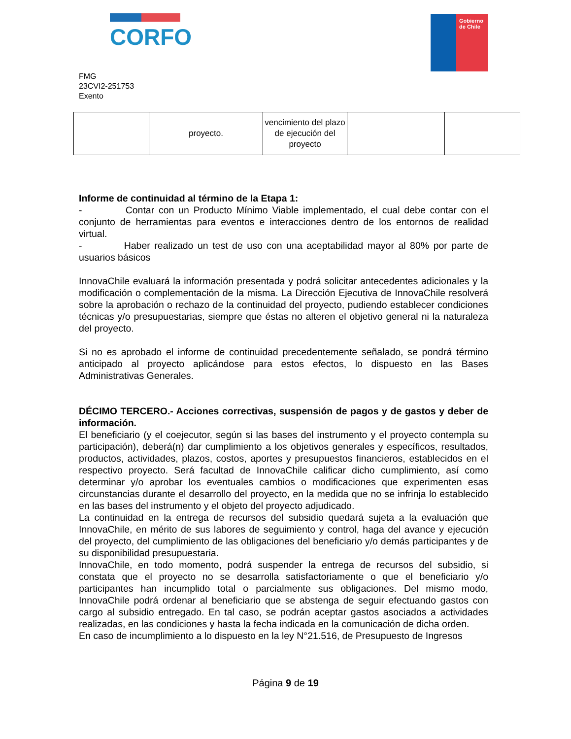CORFO
Gobierno de Chile
FMG
23CVI2-251753
Exento
| | proyecto. | vencimiento del plazo de ejecución del proyecto | | |
Informe de continuidad al término de la Etapa 1:
- Contar con un Producto Mínimo Viable implementado, el cual debe contar con el conjunto de herramientas para eventos e interacciones dentro de los entornos de realidad virtual.
- Haber realizado un test de uso con una aceptabilidad mayor al 80% por parte de usuarios básicos
InnovaChile evaluará la información presentada y podrá solicitar antecedentes adicionales y la modificación o complementación de la misma. La Dirección Ejecutiva de InnovaChile resolverá sobre la aprobación o rechazo de la continuidad del proyecto, pudiendo establecer condiciones técnicas y/o presupuestarias, siempre que éstas no alteren el objetivo general ni la naturaleza del proyecto.
Si no es aprobado el informe de continuidad precedentemente señalado, se pondrá término anticipado al proyecto aplicándose para estos efectos, lo dispuesto en las Bases Administrativas Generales.
DÉCIMO TERCERO.- Acciones correctivas, suspensión de pagos y de gastos y deber de información.
El beneficiario (y el coejecutor, según si las bases del instrumento y el proyecto contempla su participación), deberá(n) dar cumplimiento a los objetivos generales y específicos, resultados, productos, actividades, plazos, costos, aportes y presupuestos financieros, establecidos en el respectivo proyecto. Será facultad de InnovaChile calificar dicho cumplimiento, así como determinar y/o aprobar los eventuales cambios o modificaciones que experimenten esas circunstancias durante el desarrollo del proyecto, en la medida que no se infrinja lo establecido en las bases del instrumento y el objeto del proyecto adjudicado.
La continuidad en la entrega de recursos del subsidio quedará sujeta a la evaluación que InnovaChile, en mérito de sus labores de seguimiento y control, haga del avance y ejecución del proyecto, del cumplimiento de las obligaciones del beneficiario y/o demás participantes y de su disponibilidad presupuestaria.
InnovaChile, en todo momento, podrá suspender la entrega de recursos del subsidio, si constata que el proyecto no se desarrolla satisfactoriamente o que el beneficiario y/o participantes han incumplido total o parcialmente sus obligaciones. Del mismo modo, InnovaChile podrá ordenar al beneficiario que se abstenga de seguir efectuando gastos con cargo al subsidio entregado. En tal caso, se podrán aceptar gastos asociados a actividades realizadas, en las condiciones y hasta la fecha indicada en la comunicación de dicha orden.
En caso de incumplimiento a lo dispuesto en la ley N°21.516, de Presupuesto de Ingresos
Página 9 de 19